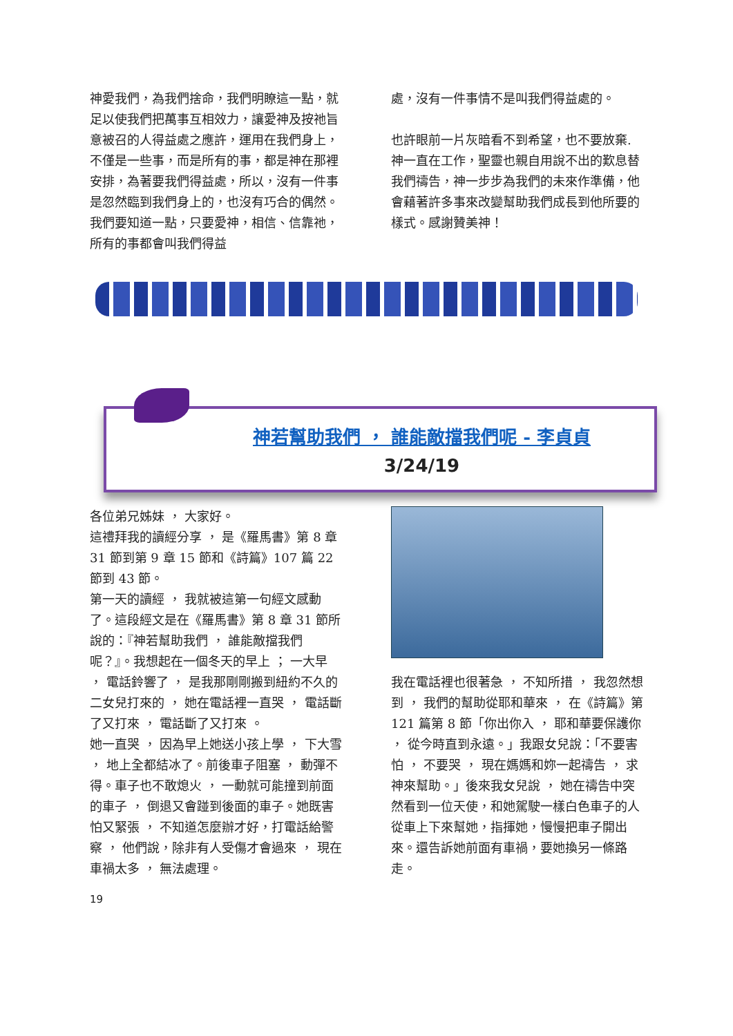神愛我們，為我們捨命，我們明瞭這一點，就足以使我們把萬事互相效力，讓愛神及按祂旨意被召的人得益處之應許，運用在我們身上，不僅是一些事，而是所有的事，都是神在那裡安排，為著要我們得益處，所以，沒有一件事是忽然臨到我們身上的，也沒有巧合的偶然。我們要知道一點，只要愛神，相信、信靠祂，所有的事都會叫我們得益
處，沒有一件事情不是叫我們得益處的。
也許眼前一片灰暗看不到希望，也不要放棄. 神一直在工作，聖靈也親自用說不出的歎息替我們禱告，神一步步為我們的未來作準備，他會藉著許多事來改變幫助我們成長到他所要的樣式。感謝贊美神！
神若幫助我們 ， 誰能敵擋我們呢 - 李貞貞
3/24/19
各位弟兄姊妹 ， 大家好。
這禮拜我的讀經分享 ， 是《羅馬書》第 8 章 31 節到第 9 章 15 節和《詩篇》107 篇 22 節到 43 節。
第一天的讀經 ， 我就被這第一句經文感動了。這段經文是在《羅馬書》第 8 章 31 節所說的：『神若幫助我們 ， 誰能敵擋我們呢？』。我想起在一個冬天的早上 ； 一大早 ， 電話鈴響了 ， 是我那剛剛搬到紐約不久的二女兒打來的 ， 她在電話裡一直哭 ， 電話斷了又打來 ， 電話斷了又打來 。
她一直哭 ， 因為早上她送小孩上學 ， 下大雪 ， 地上全都結冰了。前後車子阻塞 ， 動彈不得。車子也不敢熄火 ， 一動就可能撞到前面的車子 ， 倒退又會踫到後面的車子。她既害怕又緊張 ， 不知道怎麼辦才好，打電話給警察 ， 他們說，除非有人受傷才會過來 ， 現在車禍太多 ， 無法處理。
我在電話裡也很著急 ， 不知所措 ， 我忽然想到 ， 我們的幫助從耶和華來 ， 在《詩篇》第 121 篇第 8 節「你出你入 ， 耶和華要保護你 ， 從今時直到永遠。」我跟女兒說：「不要害怕 ， 不要哭 ， 現在媽媽和妳一起禱告 ， 求神來幫助。」後來我女兒說 ， 她在禱告中突然看到一位天使，和她駕駛一樣白色車子的人從車上下來幫她，指揮她，慢慢把車子開出來。還告訴她前面有車禍，要她換另一條路走。
19